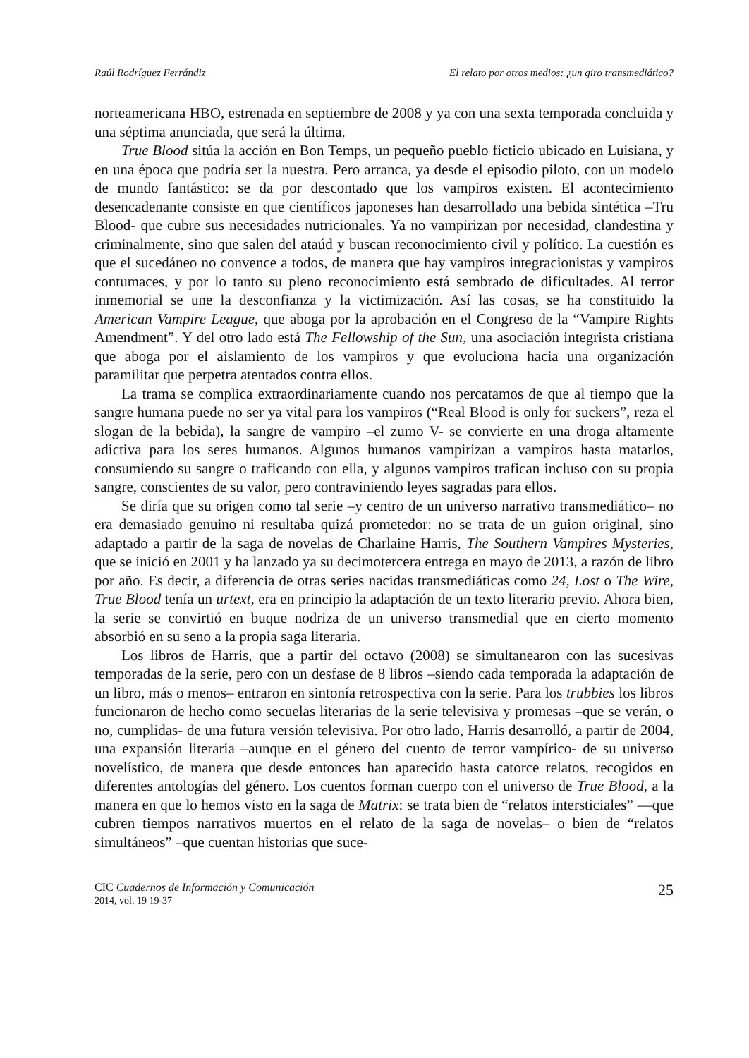Raúl Rodríguez Ferrándiz El relato por otros medios: ¿un giro transmediático?
norteamericana HBO, estrenada en septiembre de 2008 y ya con una sexta temporada concluida y una séptima anunciada, que será la última.
True Blood sitúa la acción en Bon Temps, un pequeño pueblo ficticio ubicado en Luisiana, y en una época que podría ser la nuestra. Pero arranca, ya desde el episodio piloto, con un modelo de mundo fantástico: se da por descontado que los vampiros existen. El acontecimiento desencadenante consiste en que científicos japoneses han desarrollado una bebida sintética –Tru Blood- que cubre sus necesidades nutricionales. Ya no vampirizan por necesidad, clandestina y criminalmente, sino que salen del ataúd y buscan reconocimiento civil y político. La cuestión es que el sucedáneo no convence a todos, de manera que hay vampiros integracionistas y vampiros contumaces, y por lo tanto su pleno reconocimiento está sembrado de dificultades. Al terror inmemorial se une la desconfianza y la victimización. Así las cosas, se ha constituido la American Vampire League, que aboga por la aprobación en el Congreso de la “Vampire Rights Amendment”. Y del otro lado está The Fellowship of the Sun, una asociación integrista cristiana que aboga por el aislamiento de los vampiros y que evoluciona hacia una organización paramilitar que perpetra atentados contra ellos.
La trama se complica extraordinariamente cuando nos percatamos de que al tiempo que la sangre humana puede no ser ya vital para los vampiros (“Real Blood is only for suckers”, reza el slogan de la bebida), la sangre de vampiro –el zumo V- se convierte en una droga altamente adictiva para los seres humanos. Algunos humanos vampirizan a vampiros hasta matarlos, consumiendo su sangre o traficando con ella, y algunos vampiros trafican incluso con su propia sangre, conscientes de su valor, pero contraviniendo leyes sagradas para ellos.
Se diría que su origen como tal serie –y centro de un universo narrativo transmediático– no era demasiado genuino ni resultaba quizá prometedor: no se trata de un guion original, sino adaptado a partir de la saga de novelas de Charlaine Harris, The Southern Vampires Mysteries, que se inició en 2001 y ha lanzado ya su decimotercera entrega en mayo de 2013, a razón de libro por año. Es decir, a diferencia de otras series nacidas transmediáticas como 24, Lost o The Wire, True Blood tenía un urtext, era en principio la adaptación de un texto literario previo. Ahora bien, la serie se convirtió en buque nodriza de un universo transmedial que en cierto momento absorbió en su seno a la propia saga literaria.
Los libros de Harris, que a partir del octavo (2008) se simultanearon con las sucesivas temporadas de la serie, pero con un desfase de 8 libros –siendo cada temporada la adaptación de un libro, más o menos– entraron en sintonía retrospectiva con la serie. Para los trubbies los libros funcionaron de hecho como secuelas literarias de la serie televisiva y promesas –que se verán, o no, cumplidas- de una futura versión televisiva. Por otro lado, Harris desarrolló, a partir de 2004, una expansión literaria –aunque en el género del cuento de terror vampírico- de su universo novelístico, de manera que desde entonces han aparecido hasta catorce relatos, recogidos en diferentes antologías del género. Los cuentos forman cuerpo con el universo de True Blood, a la manera en que lo hemos visto en la saga de Matrix: se trata bien de “relatos intersticiales” —que cubren tiempos narrativos muertos en el relato de la saga de novelas– o bien de “relatos simultáneos” –que cuentan historias que suce-
CIC Cuadernos de Información y Comunicación
2014, vol. 19 19-37
25